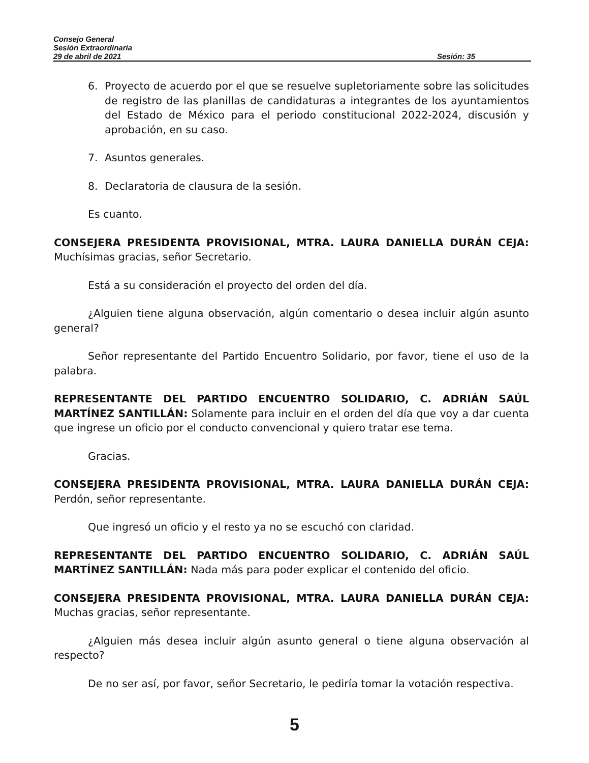Consejo General
Sesión Extraordinaria
29 de abril de 2021 Sesión: 35
6. Proyecto de acuerdo por el que se resuelve supletoriamente sobre las solicitudes de registro de las planillas de candidaturas a integrantes de los ayuntamientos del Estado de México para el periodo constitucional 2022-2024, discusión y aprobación, en su caso.
7. Asuntos generales.
8. Declaratoria de clausura de la sesión.
Es cuanto.
CONSEJERA PRESIDENTA PROVISIONAL, MTRA. LAURA DANIELLA DURÁN CEJA: Muchísimas gracias, señor Secretario.
Está a su consideración el proyecto del orden del día.
¿Alguien tiene alguna observación, algún comentario o desea incluir algún asunto general?
Señor representante del Partido Encuentro Solidario, por favor, tiene el uso de la palabra.
REPRESENTANTE DEL PARTIDO ENCUENTRO SOLIDARIO, C. ADRIÁN SAÚL MARTÍNEZ SANTILLÁN: Solamente para incluir en el orden del día que voy a dar cuenta que ingrese un oficio por el conducto convencional y quiero tratar ese tema.
Gracias.
CONSEJERA PRESIDENTA PROVISIONAL, MTRA. LAURA DANIELLA DURÁN CEJA: Perdón, señor representante.
Que ingresó un oficio y el resto ya no se escuchó con claridad.
REPRESENTANTE DEL PARTIDO ENCUENTRO SOLIDARIO, C. ADRIÁN SAÚL MARTÍNEZ SANTILLÁN: Nada más para poder explicar el contenido del oficio.
CONSEJERA PRESIDENTA PROVISIONAL, MTRA. LAURA DANIELLA DURÁN CEJA: Muchas gracias, señor representante.
¿Alguien más desea incluir algún asunto general o tiene alguna observación al respecto?
De no ser así, por favor, señor Secretario, le pediría tomar la votación respectiva.
5